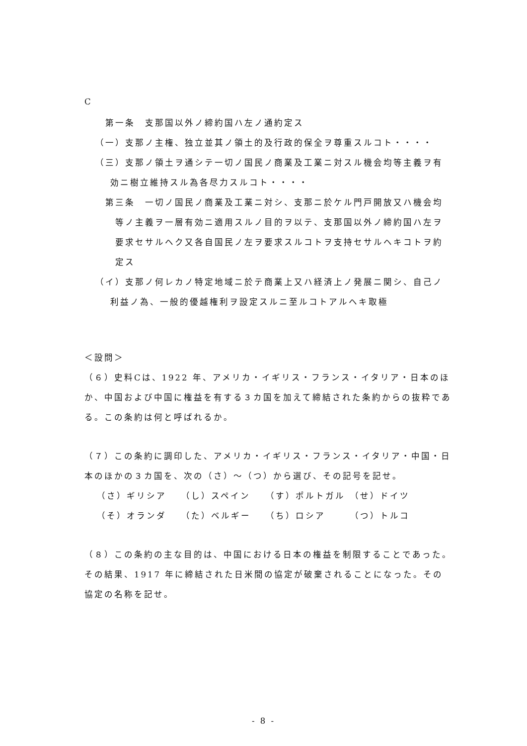C
第一条　支那国以外ノ締約国ハ左ノ通約定ス
（一）支那ノ主権、独立並其ノ領土的及行政的保全ヲ尊重スルコト・・・・
（三）支那ノ領土ヲ通シテ一切ノ国民ノ商業及工業ニ対スル機会均等主義ヲ有効ニ樹立維持スル為各尽力スルコト・・・・
第三条　一切ノ国民ノ商業及工業ニ対シ、支那ニ於ケル門戸開放又ハ機会均等ノ主義ヲ一層有効ニ適用スルノ目的ヲ以テ、支那国以外ノ締約国ハ左ヲ要求セサルヘク又各自国民ノ左ヲ要求スルコトヲ支持セサルヘキコトヲ約定ス
（イ）支那ノ何レカノ特定地域ニ於テ商業上又ハ経済上ノ発展ニ関シ、自己ノ利益ノ為、一般的優越権利ヲ設定スルニ至ルコトアルヘキ取極
＜設問＞
（６）史料Cは、1922 年、アメリカ・イギリス・フランス・イタリア・日本のほか、中国および中国に権益を有する３カ国を加えて締結された条約からの抜粋である。この条約は何と呼ばれるか。
（７）この条約に調印した、アメリカ・イギリス・フランス・イタリア・中国・日本のほかの３カ国を、次の（さ）～（つ）から選び、その記号を記せ。
（さ）ギリシア （し）スペイン （す）ポルトガル （せ）ドイツ
（そ）オランダ （た）ベルギー （ち）ロシア （つ）トルコ
（８）この条約の主な目的は、中国における日本の権益を制限することであった。その結果、1917 年に締結された日米間の協定が破棄されることになった。その協定の名称を記せ。
- 8 -